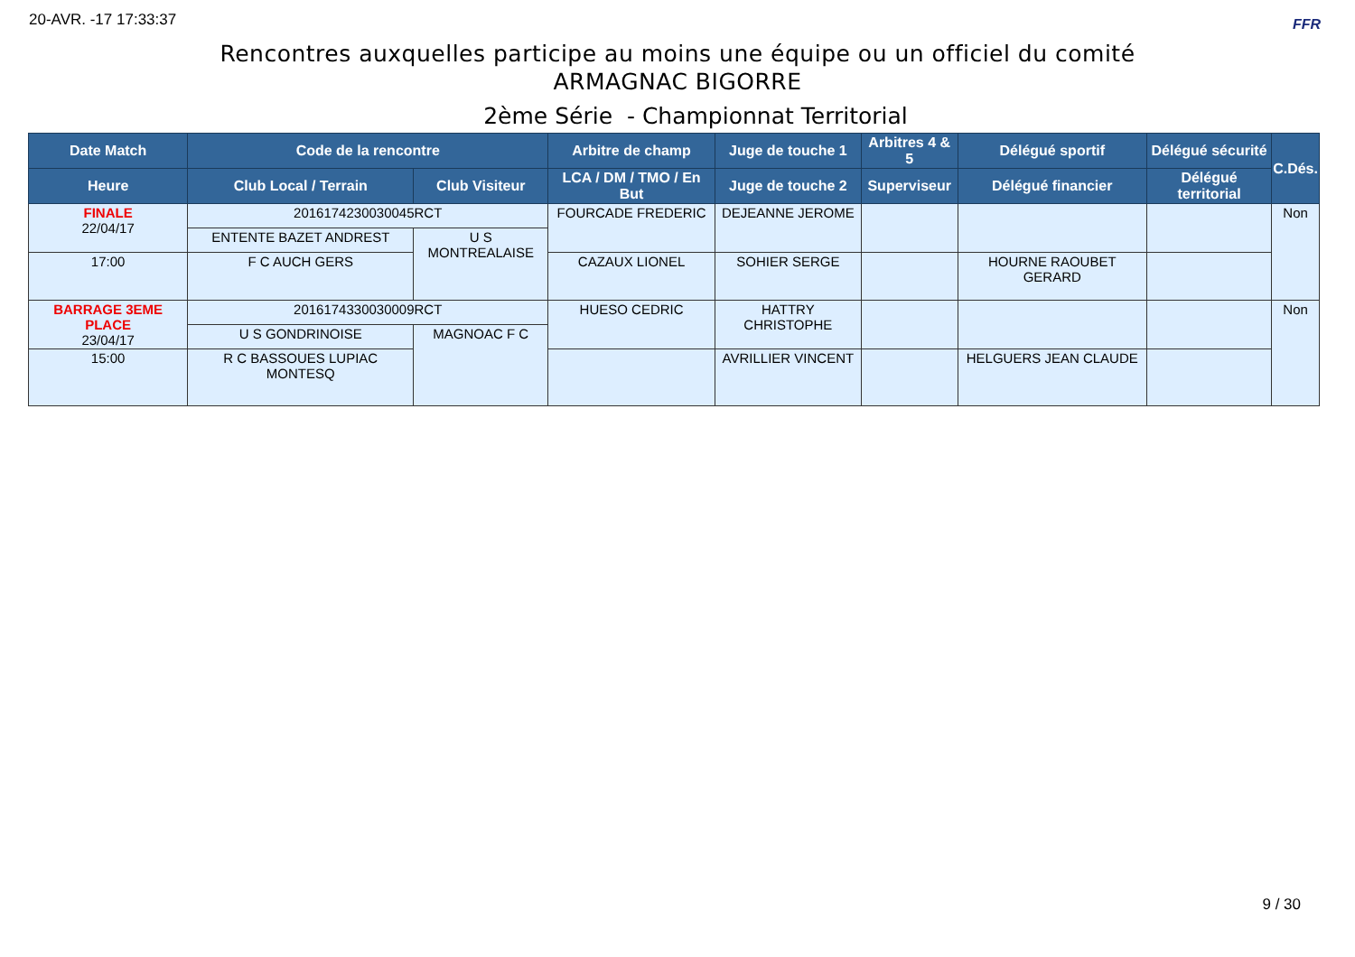20-AVR. -17 17:33:37 FFR
Rencontres auxquelles participe au moins une équipe ou un officiel du comité
ARMAGNAC BIGORRE
2ème Série - Championnat Territorial
| Date Match | Code de la rencontre | | Arbitre de champ | Juge de touche 1 | Arbitres 4 & 5 | Délégué sportif | Délégué sécurité | C.Dés. |
| --- | --- | --- | --- | --- | --- | --- | --- | --- |
| Heure | Club Local / Terrain | Club Visiteur | LCA / DM / TMO / En But | Juge de touche 2 | Superviseur | Délégué financier | Délégué territorial | |
| FINALE 22/04/17 | 2016174230030045RCT | | FOURCADE FREDERIC | DEJEANNE JEROME | | | | Non |
| | ENTENTE BAZET ANDREST | U S MONTREALAISE | | | | | | |
| 17:00 | F C AUCH GERS | | CAZAUX LIONEL | SOHIER SERGE | | HOURNE RAOUBET GERARD | | |
| BARRAGE 3EME PLACE 23/04/17 | 2016174330030009RCT | | HUESO CEDRIC | HATTRY CHRISTOPHE | | | | Non |
| | U S GONDRINOISE | MAGNOAC F C | | | | | | |
| 15:00 | R C BASSOUES LUPIAC MONTESQ | | | AVRILLIER VINCENT | | HELGUERS JEAN CLAUDE | | |
9 / 30